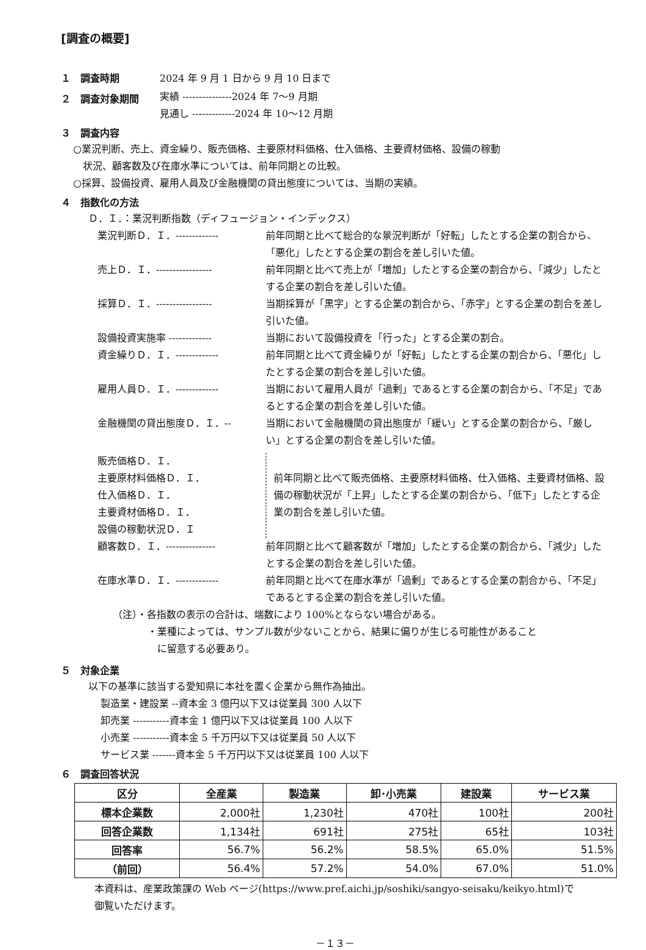[調査の概要]
１　調査時期 2024 年 9 月 1 日から 9 月 10 日まで
２　調査対象期間 実績 ---------------2024 年 7〜9 月期
見通し -------------2024 年 10〜12 月期
３　調査内容
○業況判断、売上、資金繰り、販売価格、主要原材料価格、仕入価格、主要資材価格、設備の稼動
　状況、顧客数及び在庫水準については、前年同期との比較。
○採算、設備投資、雇用人員及び金融機関の貸出態度については、当期の実績。
４　指数化の方法
Ｄ．Ｉ．：業況判断指数（ディフュージョン・インデックス）
業況判断Ｄ．Ｉ．------------- 前年同期と比べて総合的な景況判断が「好転」したとする企業の割合から、「悪化」したとする企業の割合を差し引いた値。
売上Ｄ．Ｉ．----------------- 前年同期と比べて売上が「増加」したとする企業の割合から、「減少」したとする企業の割合を差し引いた値。
採算Ｄ．Ｉ．----------------- 当期採算が「黒字」とする企業の割合から、「赤字」とする企業の割合を差し引いた値。
設備投資実施率 ------------- 当期において設備投資を「行った」とする企業の割合。
資金繰りＤ．Ｉ．------------- 前年同期と比べて資金繰りが「好転」したとする企業の割合から、「悪化」したとする企業の割合を差し引いた値。
雇用人員Ｄ．Ｉ．------------- 当期において雇用人員が「過剰」であるとする企業の割合から、「不足」であるとする企業の割合を差し引いた値。
金融機関の貸出態度Ｄ．Ｉ．-- 当期において金融機関の貸出態度が「緩い」とする企業の割合から、「厳しい」とする企業の割合を差し引いた値。
販売価格Ｄ．Ｉ．
主要原材料価格Ｄ．Ｉ．
仕入価格Ｄ．Ｉ．
主要資材価格Ｄ．Ｉ．
設備の稼動状況Ｄ．Ｉ 前年同期と比べて販売価格、主要原材料価格、仕入価格、主要資材価格、設備の稼動状況が「上昇」したとする企業の割合から、「低下」したとする企業の割合を差し引いた値。
顧客数Ｄ．Ｉ．--------------- 前年同期と比べて顧客数が「増加」したとする企業の割合から、「減少」したとする企業の割合を差し引いた値。
在庫水準Ｄ．Ｉ．------------- 前年同期と比べて在庫水準が「過剰」であるとする企業の割合から、「不足」であるとする企業の割合を差し引いた値。
（注）・各指数の表示の合計は、端数により 100%とならない場合がある。
・業種によっては、サンプル数が少ないことから、結果に偏りが生じる可能性があること
　に留意する必要あり。
５　対象企業
以下の基準に該当する愛知県に本社を置く企業から無作為抽出。
製造業・建設業 --資本金 3 億円以下又は従業員 300 人以下
卸売業 -----------資本金 1 億円以下又は従業員 100 人以下
小売業 -----------資本金 5 千万円以下又は従業員 50 人以下
サービス業 -------資本金 5 千万円以下又は従業員 100 人以下
６　調査回答状況
| 区分 | 全産業 | 製造業 | 卸･小売業 | 建設業 | サービス業 |
| --- | --- | --- | --- | --- | --- |
| 標本企業数 | 2,000社 | 1,230社 | 470社 | 100社 | 200社 |
| 回答企業数 | 1,134社 | 691社 | 275社 | 65社 | 103社 |
| 回答率 | 56.7% | 56.2% | 58.5% | 65.0% | 51.5% |
| （前回） | 56.4% | 57.2% | 54.0% | 67.0% | 51.0% |
本資料は、産業政策課の Web ページ(https://www.pref.aichi.jp/soshiki/sangyo-seisaku/keikyo.html)で
御覧いただけます。
－１３－